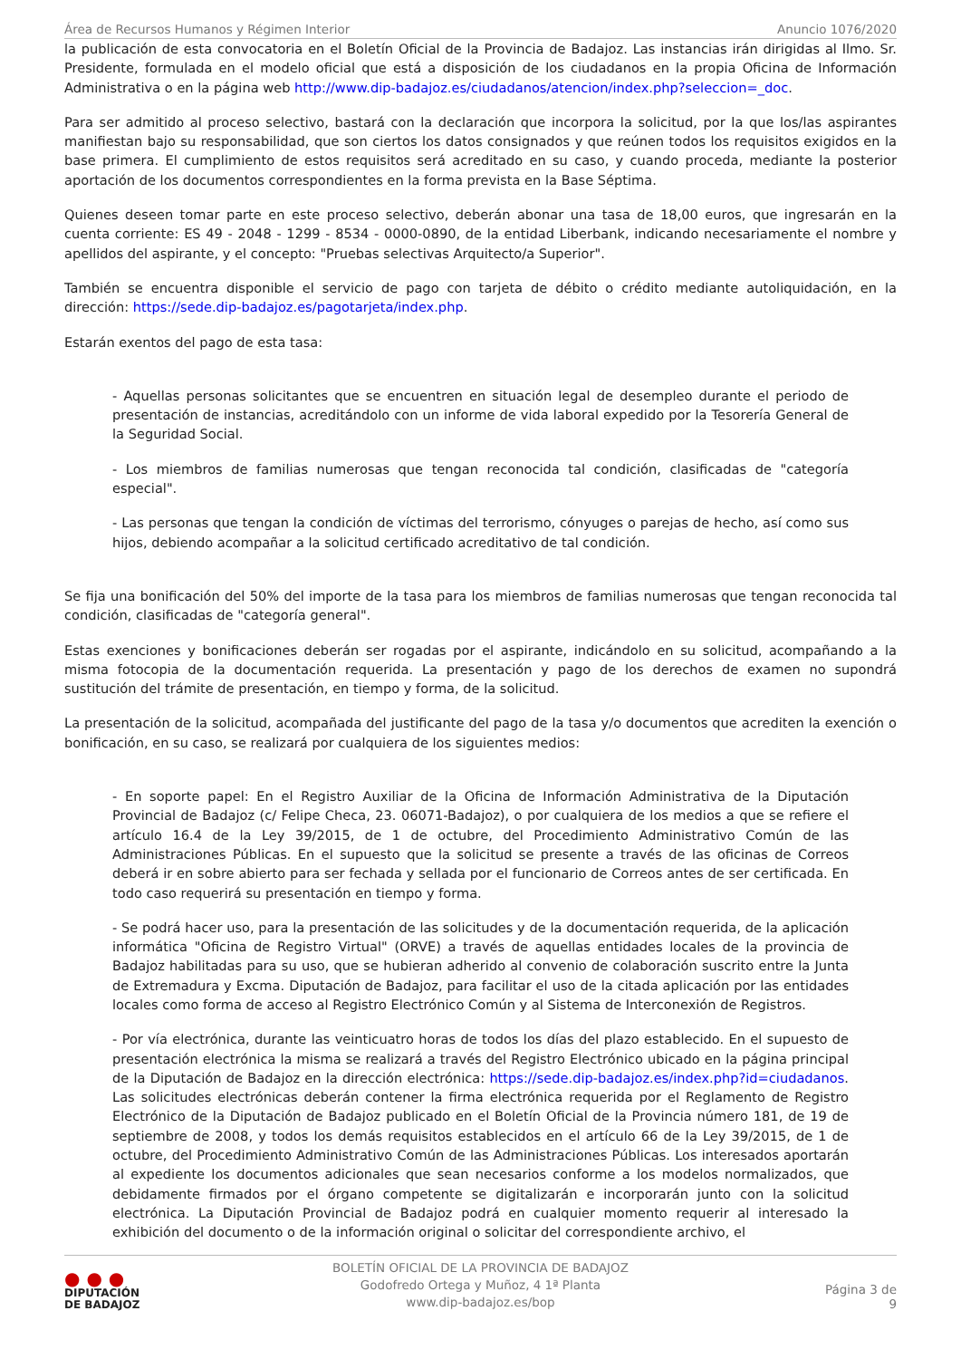Área de Recursos Humanos y Régimen Interior Anuncio 1076/2020
la publicación de esta convocatoria en el Boletín Oficial de la Provincia de Badajoz. Las instancias irán dirigidas al Ilmo. Sr. Presidente, formulada en el modelo oficial que está a disposición de los ciudadanos en la propia Oficina de Información Administrativa o en la página web http://www.dip-badajoz.es/ciudadanos/atencion/index.php?seleccion=_doc.
Para ser admitido al proceso selectivo, bastará con la declaración que incorpora la solicitud, por la que los/las aspirantes manifiestan bajo su responsabilidad, que son ciertos los datos consignados y que reúnen todos los requisitos exigidos en la base primera. El cumplimiento de estos requisitos será acreditado en su caso, y cuando proceda, mediante la posterior aportación de los documentos correspondientes en la forma prevista en la Base Séptima.
Quienes deseen tomar parte en este proceso selectivo, deberán abonar una tasa de 18,00 euros, que ingresarán en la cuenta corriente: ES 49 - 2048 - 1299 - 8534 - 0000-0890, de la entidad Liberbank, indicando necesariamente el nombre y apellidos del aspirante, y el concepto: "Pruebas selectivas Arquitecto/a Superior".
También se encuentra disponible el servicio de pago con tarjeta de débito o crédito mediante autoliquidación, en la dirección: https://sede.dip-badajoz.es/pagotarjeta/index.php.
Estarán exentos del pago de esta tasa:
- Aquellas personas solicitantes que se encuentren en situación legal de desempleo durante el periodo de presentación de instancias, acreditándolo con un informe de vida laboral expedido por la Tesorería General de la Seguridad Social.
- Los miembros de familias numerosas que tengan reconocida tal condición, clasificadas de "categoría especial".
- Las personas que tengan la condición de víctimas del terrorismo, cónyuges o parejas de hecho, así como sus hijos, debiendo acompañar a la solicitud certificado acreditativo de tal condición.
Se fija una bonificación del 50% del importe de la tasa para los miembros de familias numerosas que tengan reconocida tal condición, clasificadas de "categoría general".
Estas exenciones y bonificaciones deberán ser rogadas por el aspirante, indicándolo en su solicitud, acompañando a la misma fotocopia de la documentación requerida. La presentación y pago de los derechos de examen no supondrá sustitución del trámite de presentación, en tiempo y forma, de la solicitud.
La presentación de la solicitud, acompañada del justificante del pago de la tasa y/o documentos que acrediten la exención o bonificación, en su caso, se realizará por cualquiera de los siguientes medios:
- En soporte papel: En el Registro Auxiliar de la Oficina de Información Administrativa de la Diputación Provincial de Badajoz (c/ Felipe Checa, 23. 06071-Badajoz), o por cualquiera de los medios a que se refiere el artículo 16.4 de la Ley 39/2015, de 1 de octubre, del Procedimiento Administrativo Común de las Administraciones Públicas. En el supuesto que la solicitud se presente a través de las oficinas de Correos deberá ir en sobre abierto para ser fechada y sellada por el funcionario de Correos antes de ser certificada. En todo caso requerirá su presentación en tiempo y forma.
- Se podrá hacer uso, para la presentación de las solicitudes y de la documentación requerida, de la aplicación informática "Oficina de Registro Virtual" (ORVE) a través de aquellas entidades locales de la provincia de Badajoz habilitadas para su uso, que se hubieran adherido al convenio de colaboración suscrito entre la Junta de Extremadura y Excma. Diputación de Badajoz, para facilitar el uso de la citada aplicación por las entidades locales como forma de acceso al Registro Electrónico Común y al Sistema de Interconexión de Registros.
- Por vía electrónica, durante las veinticuatro horas de todos los días del plazo establecido. En el supuesto de presentación electrónica la misma se realizará a través del Registro Electrónico ubicado en la página principal de la Diputación de Badajoz en la dirección electrónica: https://sede.dip-badajoz.es/index.php?id=ciudadanos. Las solicitudes electrónicas deberán contener la firma electrónica requerida por el Reglamento de Registro Electrónico de la Diputación de Badajoz publicado en el Boletín Oficial de la Provincia número 181, de 19 de septiembre de 2008, y todos los demás requisitos establecidos en el artículo 66 de la Ley 39/2015, de 1 de octubre, del Procedimiento Administrativo Común de las Administraciones Públicas. Los interesados aportarán al expediente los documentos adicionales que sean necesarios conforme a los modelos normalizados, que debidamente firmados por el órgano competente se digitalizarán e incorporarán junto con la solicitud electrónica. La Diputación Provincial de Badajoz podrá en cualquier momento requerir al interesado la exhibición del documento o de la información original o solicitar del correspondiente archivo, el
● ● ●
DIPUTACIÓN
DE BADAJOZ
BOLETÍN OFICIAL DE LA PROVINCIA DE BADAJOZ
Godofredo Ortega y Muñoz, 4 1ª Planta
www.dip-badajoz.es/bop
Página 3 de 9